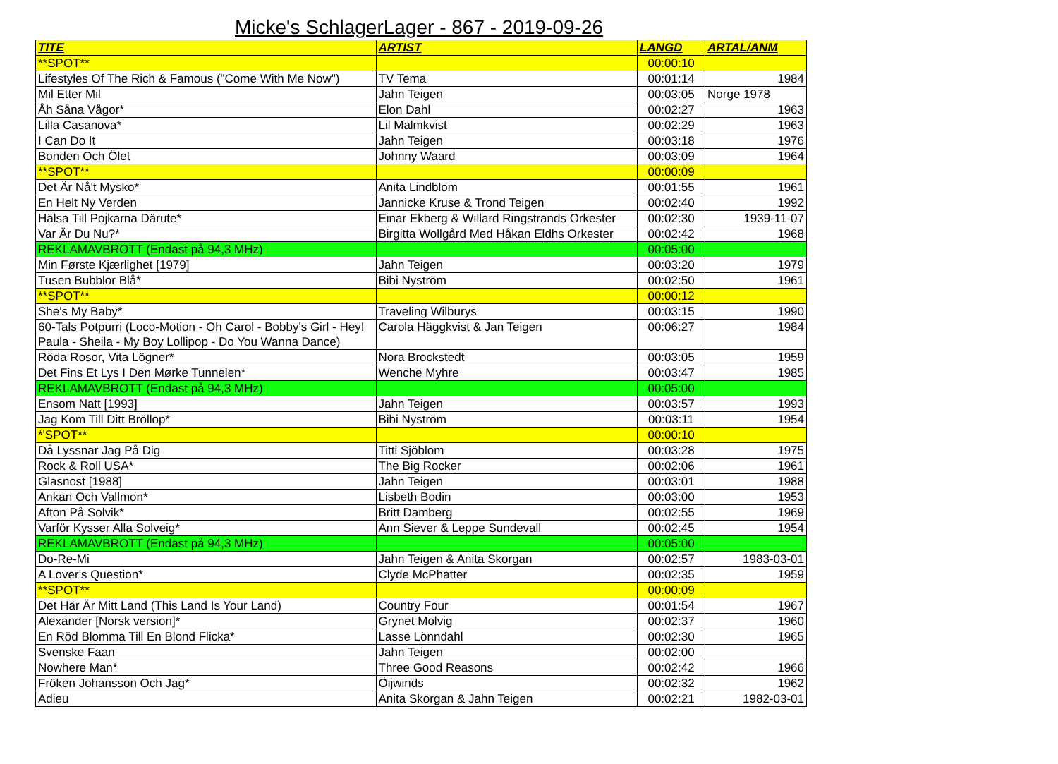Micke's SchlagerLager - 867 - 2019-09-26
| TITE | ARTIST | LANGD | ARTAL/ANM |
| --- | --- | --- | --- |
| **SPOT** | | 00:00:10 | |
| Lifestyles Of The Rich & Famous ("Come With Me Now") | TV Tema | 00:01:14 | 1984 |
| Mil Etter Mil | Jahn Teigen | 00:03:05 | Norge 1978 |
| Åh Såna Vågor* | Elon Dahl | 00:02:27 | 1963 |
| Lilla Casanova* | Lil Malmkvist | 00:02:29 | 1963 |
| I Can Do It | Jahn Teigen | 00:03:18 | 1976 |
| Bonden Och Ölet | Johnny Waard | 00:03:09 | 1964 |
| **SPOT** | | 00:00:09 | |
| Det Är Nå't Mysko* | Anita Lindblom | 00:01:55 | 1961 |
| En Helt Ny Verden | Jannicke Kruse & Trond Teigen | 00:02:40 | 1992 |
| Hälsa Till Pojkarna Därute* | Einar Ekberg & Willard Ringstrands Orkester | 00:02:30 | 1939-11-07 |
| Var Är Du Nu?* | Birgitta Wollgård Med Håkan Eldhs Orkester | 00:02:42 | 1968 |
| REKLAMAVBROTT (Endast på 94,3 MHz) | | 00:05:00 | |
| Min Første Kjærlighet [1979] | Jahn Teigen | 00:03:20 | 1979 |
| Tusen Bubblor Blå* | Bibi Nyström | 00:02:50 | 1961 |
| **SPOT** | | 00:00:12 | |
| She's My Baby* | Traveling Wilburys | 00:03:15 | 1990 |
| 60-Tals Potpurri (Loco-Motion - Oh Carol - Bobby's Girl - Hey! Paula - Sheila - My Boy Lollipop - Do You Wanna Dance) | Carola Häggkvist & Jan Teigen | 00:06:27 | 1984 |
| Röda Rosor, Vita Lögner* | Nora Brockstedt | 00:03:05 | 1959 |
| Det Fins Et Lys I Den Mørke Tunnelen* | Wenche Myhre | 00:03:47 | 1985 |
| REKLAMAVBROTT (Endast på 94,3 MHz) | | 00:05:00 | |
| Ensom Natt [1993] | Jahn Teigen | 00:03:57 | 1993 |
| Jag Kom Till Ditt Bröllop* | Bibi Nyström | 00:03:11 | 1954 |
| *'SPOT** | | 00:00:10 | |
| Då Lyssnar Jag På Dig | Titti Sjöblom | 00:03:28 | 1975 |
| Rock & Roll USA* | The Big Rocker | 00:02:06 | 1961 |
| Glasnost [1988] | Jahn Teigen | 00:03:01 | 1988 |
| Ankan Och Vallmon* | Lisbeth Bodin | 00:03:00 | 1953 |
| Afton På Solvik* | Britt Damberg | 00:02:55 | 1969 |
| Varför Kysser Alla Solveig* | Ann Siever & Leppe Sundevall | 00:02:45 | 1954 |
| REKLAMAVBROTT (Endast på 94,3 MHz) | | 00:05:00 | |
| Do-Re-Mi | Jahn Teigen & Anita Skorgan | 00:02:57 | 1983-03-01 |
| A Lover's Question* | Clyde McPhatter | 00:02:35 | 1959 |
| **SPOT** | | 00:00:09 | |
| Det Här Är Mitt Land (This Land Is Your Land) | Country Four | 00:01:54 | 1967 |
| Alexander [Norsk version]* | Grynet Molvig | 00:02:37 | 1960 |
| En Röd Blomma Till En Blond Flicka* | Lasse Lönndahl | 00:02:30 | 1965 |
| Svenske Faan | Jahn Teigen | 00:02:00 | |
| Nowhere Man* | Three Good Reasons | 00:02:42 | 1966 |
| Fröken Johansson Och Jag* | Öijwinds | 00:02:32 | 1962 |
| Adieu | Anita Skorgan & Jahn Teigen | 00:02:21 | 1982-03-01 |